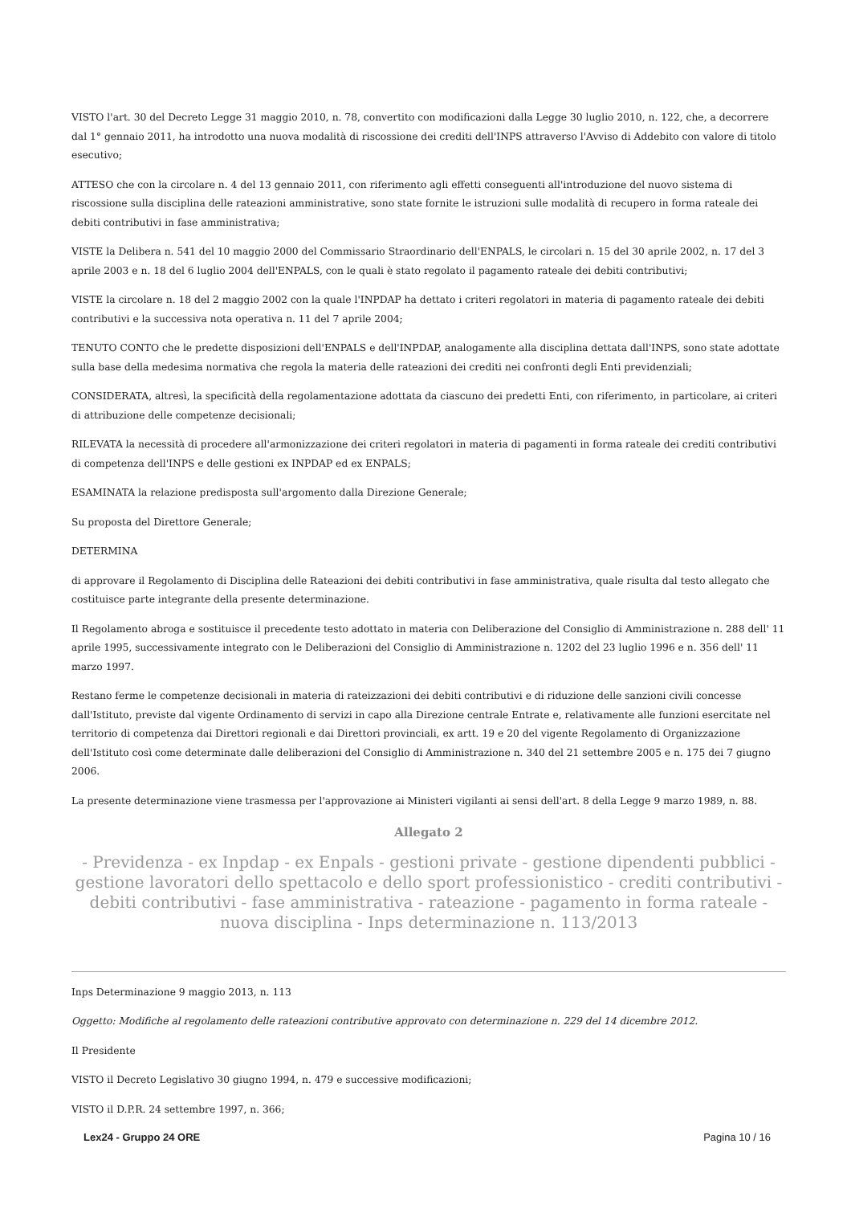VISTO l'art. 30 del Decreto Legge 31 maggio 2010, n. 78, convertito con modificazioni dalla Legge 30 luglio 2010, n. 122, che, a decorrere dal 1° gennaio 2011, ha introdotto una nuova modalità di riscossione dei crediti dell'INPS attraverso l'Avviso di Addebito con valore di titolo esecutivo;
ATTESO che con la circolare n. 4 del 13 gennaio 2011, con riferimento agli effetti conseguenti all'introduzione del nuovo sistema di riscossione sulla disciplina delle rateazioni amministrative, sono state fornite le istruzioni sulle modalità di recupero in forma rateale dei debiti contributivi in fase amministrativa;
VISTE la Delibera n. 541 del 10 maggio 2000 del Commissario Straordinario dell'ENPALS, le circolari n. 15 del 30 aprile 2002, n. 17 del 3 aprile 2003 e n. 18 del 6 luglio 2004 dell'ENPALS, con le quali è stato regolato il pagamento rateale dei debiti contributivi;
VISTE la circolare n. 18 del 2 maggio 2002 con la quale l'INPDAP ha dettato i criteri regolatori in materia di pagamento rateale dei debiti contributivi e la successiva nota operativa n. 11 del 7 aprile 2004;
TENUTO CONTO che le predette disposizioni dell'ENPALS e dell'INPDAP, analogamente alla disciplina dettata dall'INPS, sono state adottate sulla base della medesima normativa che regola la materia delle rateazioni dei crediti nei confronti degli Enti previdenziali;
CONSIDERATA, altresì, la specificità della regolamentazione adottata da ciascuno dei predetti Enti, con riferimento, in particolare, ai criteri di attribuzione delle competenze decisionali;
RILEVATA la necessità di procedere all'armonizzazione dei criteri regolatori in materia di pagamenti in forma rateale dei crediti contributivi di competenza dell'INPS e delle gestioni ex INPDAP ed ex ENPALS;
ESAMINATA la relazione predisposta sull'argomento dalla Direzione Generale;
Su proposta del Direttore Generale;
DETERMINA
di approvare il Regolamento di Disciplina delle Rateazioni dei debiti contributivi in fase amministrativa, quale risulta dal testo allegato che costituisce parte integrante della presente determinazione.
Il Regolamento abroga e sostituisce il precedente testo adottato in materia con Deliberazione del Consiglio di Amministrazione n. 288 dell' 11 aprile 1995, successivamente integrato con le Deliberazioni del Consiglio di Amministrazione n. 1202 del 23 luglio 1996 e n. 356 dell' 11 marzo 1997.
Restano ferme le competenze decisionali in materia di rateizzazioni dei debiti contributivi e di riduzione delle sanzioni civili concesse dall'Istituto, previste dal vigente Ordinamento di servizi in capo alla Direzione centrale Entrate e, relativamente alle funzioni esercitate nel territorio di competenza dai Direttori regionali e dai Direttori provinciali, ex artt. 19 e 20 del vigente Regolamento di Organizzazione dell'Istituto così come determinate dalle deliberazioni del Consiglio di Amministrazione n. 340 del 21 settembre 2005 e n. 175 dei 7 giugno 2006.
La presente determinazione viene trasmessa per l'approvazione ai Ministeri vigilanti ai sensi dell'art. 8 della Legge 9 marzo 1989, n. 88.
Allegato 2
- Previdenza - ex Inpdap - ex Enpals - gestioni private - gestione dipendenti pubblici - gestione lavoratori dello spettacolo e dello sport professionistico - crediti contributivi - debiti contributivi - fase amministrativa - rateazione - pagamento in forma rateale - nuova disciplina - Inps determinazione n. 113/2013
Inps Determinazione 9 maggio 2013, n. 113
Oggetto: Modifiche al regolamento delle rateazioni contributive approvato con determinazione n. 229 del 14 dicembre 2012.
Il Presidente
VISTO il Decreto Legislativo 30 giugno 1994, n. 479 e successive modificazioni;
VISTO il D.P.R. 24 settembre 1997, n. 366;
Lex24 - Gruppo 24 ORE Pagina 10 / 16